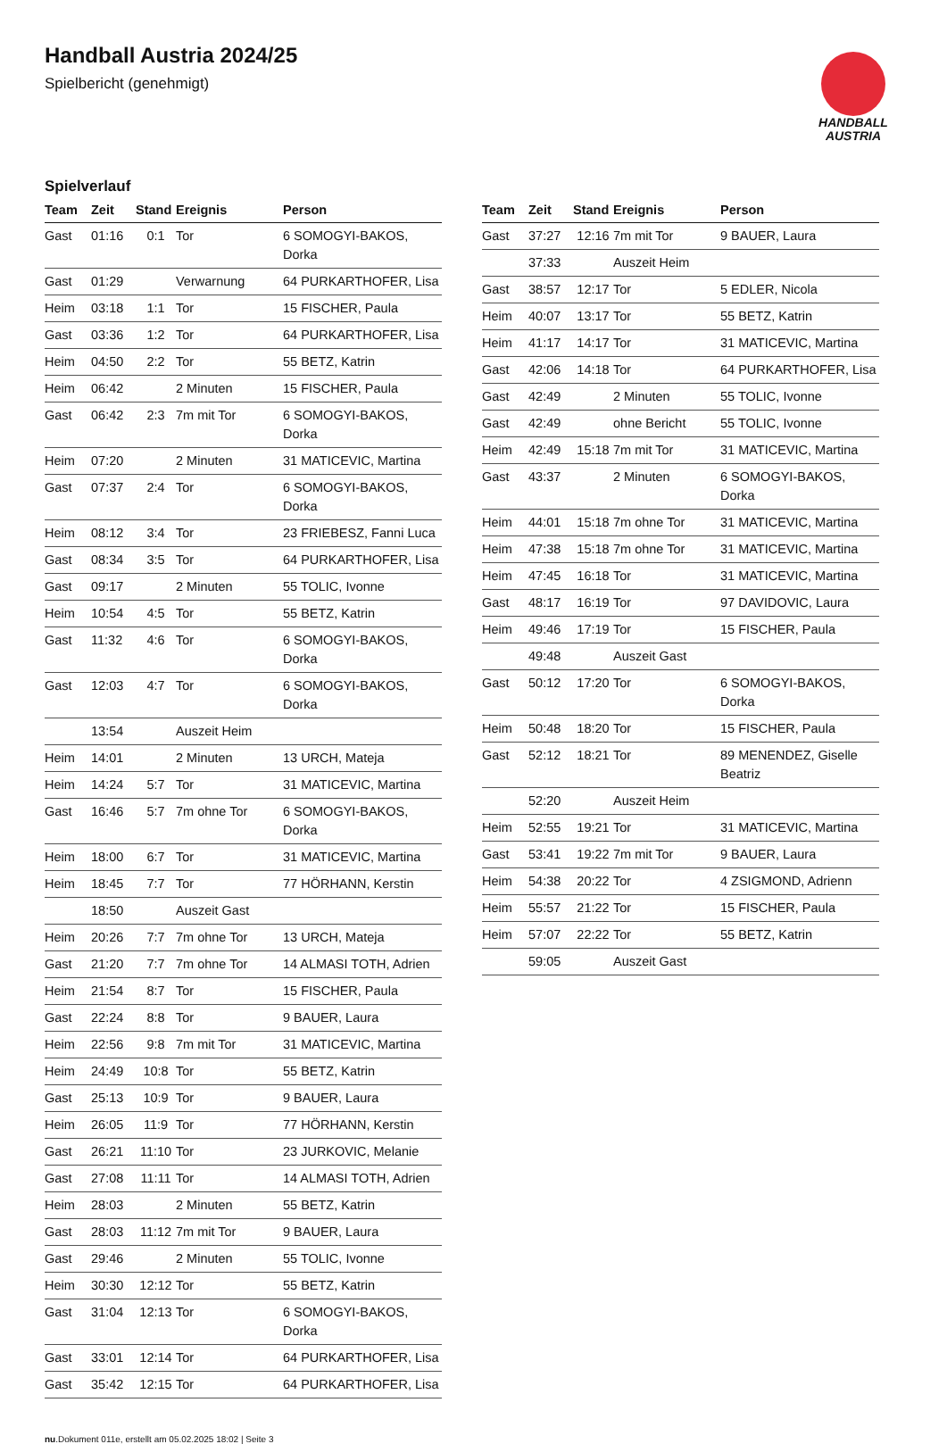Handball Austria 2024/25
Spielbericht (genehmigt)
HANDBALL
AUSTRIA
Spielverlauf
| Team | Zeit | Stand | Ereignis | Person |
| --- | --- | --- | --- | --- |
| Gast | 01:16 | 0:1 | Tor | 6 SOMOGYI-BAKOS, Dorka |
| Gast | 01:29 | | Verwarnung | 64 PURKARTHOFER, Lisa |
| Heim | 03:18 | 1:1 | Tor | 15 FISCHER, Paula |
| Gast | 03:36 | 1:2 | Tor | 64 PURKARTHOFER, Lisa |
| Heim | 04:50 | 2:2 | Tor | 55 BETZ, Katrin |
| Heim | 06:42 | | 2 Minuten | 15 FISCHER, Paula |
| Gast | 06:42 | 2:3 | 7m mit Tor | 6 SOMOGYI-BAKOS, Dorka |
| Heim | 07:20 | | 2 Minuten | 31 MATICEVIC, Martina |
| Gast | 07:37 | 2:4 | Tor | 6 SOMOGYI-BAKOS, Dorka |
| Heim | 08:12 | 3:4 | Tor | 23 FRIEBESZ, Fanni Luca |
| Gast | 08:34 | 3:5 | Tor | 64 PURKARTHOFER, Lisa |
| Gast | 09:17 | | 2 Minuten | 55 TOLIC, Ivonne |
| Heim | 10:54 | 4:5 | Tor | 55 BETZ, Katrin |
| Gast | 11:32 | 4:6 | Tor | 6 SOMOGYI-BAKOS, Dorka |
| Gast | 12:03 | 4:7 | Tor | 6 SOMOGYI-BAKOS, Dorka |
| | 13:54 | | Auszeit Heim | |
| Heim | 14:01 | | 2 Minuten | 13 URCH, Mateja |
| Heim | 14:24 | 5:7 | Tor | 31 MATICEVIC, Martina |
| Gast | 16:46 | 5:7 | 7m ohne Tor | 6 SOMOGYI-BAKOS, Dorka |
| Heim | 18:00 | 6:7 | Tor | 31 MATICEVIC, Martina |
| Heim | 18:45 | 7:7 | Tor | 77 HÖRHANN, Kerstin |
| | 18:50 | | Auszeit Gast | |
| Heim | 20:26 | 7:7 | 7m ohne Tor | 13 URCH, Mateja |
| Gast | 21:20 | 7:7 | 7m ohne Tor | 14 ALMASI TOTH, Adrien |
| Heim | 21:54 | 8:7 | Tor | 15 FISCHER, Paula |
| Gast | 22:24 | 8:8 | Tor | 9 BAUER, Laura |
| Heim | 22:56 | 9:8 | 7m mit Tor | 31 MATICEVIC, Martina |
| Heim | 24:49 | 10:8 | Tor | 55 BETZ, Katrin |
| Gast | 25:13 | 10:9 | Tor | 9 BAUER, Laura |
| Heim | 26:05 | 11:9 | Tor | 77 HÖRHANN, Kerstin |
| Gast | 26:21 | 11:10 | Tor | 23 JURKOVIC, Melanie |
| Gast | 27:08 | 11:11 | Tor | 14 ALMASI TOTH, Adrien |
| Heim | 28:03 | | 2 Minuten | 55 BETZ, Katrin |
| Gast | 28:03 | 11:12 | 7m mit Tor | 9 BAUER, Laura |
| Gast | 29:46 | | 2 Minuten | 55 TOLIC, Ivonne |
| Heim | 30:30 | 12:12 | Tor | 55 BETZ, Katrin |
| Gast | 31:04 | 12:13 | Tor | 6 SOMOGYI-BAKOS, Dorka |
| Gast | 33:01 | 12:14 | Tor | 64 PURKARTHOFER, Lisa |
| Gast | 35:42 | 12:15 | Tor | 64 PURKARTHOFER, Lisa |
| Team | Zeit | Stand | Ereignis | Person |
| --- | --- | --- | --- | --- |
| Gast | 37:27 | 12:16 | 7m mit Tor | 9 BAUER, Laura |
| | 37:33 | | Auszeit Heim | |
| Gast | 38:57 | 12:17 | Tor | 5 EDLER, Nicola |
| Heim | 40:07 | 13:17 | Tor | 55 BETZ, Katrin |
| Heim | 41:17 | 14:17 | Tor | 31 MATICEVIC, Martina |
| Gast | 42:06 | 14:18 | Tor | 64 PURKARTHOFER, Lisa |
| Gast | 42:49 | | 2 Minuten | 55 TOLIC, Ivonne |
| Gast | 42:49 | | ohne Bericht | 55 TOLIC, Ivonne |
| Heim | 42:49 | 15:18 | 7m mit Tor | 31 MATICEVIC, Martina |
| Gast | 43:37 | | 2 Minuten | 6 SOMOGYI-BAKOS, Dorka |
| Heim | 44:01 | 15:18 | 7m ohne Tor | 31 MATICEVIC, Martina |
| Heim | 47:38 | 15:18 | 7m ohne Tor | 31 MATICEVIC, Martina |
| Heim | 47:45 | 16:18 | Tor | 31 MATICEVIC, Martina |
| Gast | 48:17 | 16:19 | Tor | 97 DAVIDOVIC, Laura |
| Heim | 49:46 | 17:19 | Tor | 15 FISCHER, Paula |
| | 49:48 | | Auszeit Gast | |
| Gast | 50:12 | 17:20 | Tor | 6 SOMOGYI-BAKOS, Dorka |
| Heim | 50:48 | 18:20 | Tor | 15 FISCHER, Paula |
| Gast | 52:12 | 18:21 | Tor | 89 MENENDEZ, Giselle Beatriz |
| | 52:20 | | Auszeit Heim | |
| Heim | 52:55 | 19:21 | Tor | 31 MATICEVIC, Martina |
| Gast | 53:41 | 19:22 | 7m mit Tor | 9 BAUER, Laura |
| Heim | 54:38 | 20:22 | Tor | 4 ZSIGMOND, Adrienn |
| Heim | 55:57 | 21:22 | Tor | 15 FISCHER, Paula |
| Heim | 57:07 | 22:22 | Tor | 55 BETZ, Katrin |
| | 59:05 | | Auszeit Gast | |
nu.Dokument 011e, erstellt am 05.02.2025 18:02 | Seite 3